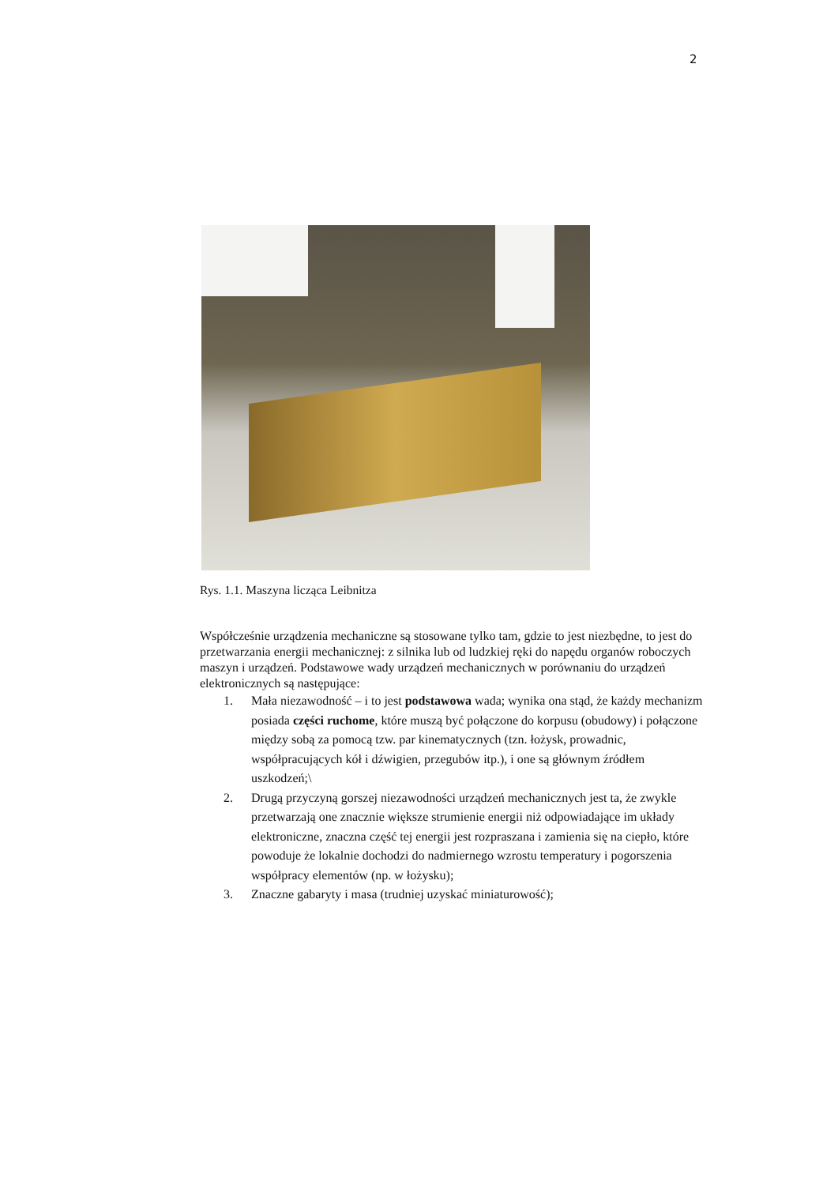2
Rys. 1.1. Maszyna licząca Leibnitza
Współcześnie urządzenia mechaniczne są stosowane tylko tam, gdzie to jest niezbędne, to jest do przetwarzania energii mechanicznej: z silnika lub od ludzkiej ręki do napędu organów roboczych maszyn i urządzeń. Podstawowe wady urządzeń mechanicznych w porównaniu do urządzeń elektronicznych są następujące:
1. Mała niezawodność – i to jest podstawowa wada; wynika ona stąd, że każdy mechanizm posiada części ruchome, które muszą być połączone do korpusu (obudowy) i połączone między sobą za pomocą tzw. par kinematycznych (tzn. łożysk, prowadnic, współpracujących kół i dźwigien, przegubów itp.), i one są głównym źródłem uszkodzeń;\
2. Drugą przyczyną gorszej niezawodności urządzeń mechanicznych jest ta, że zwykle przetwarzają one znacznie większe strumienie energii niż odpowiadające im układy elektroniczne, znaczna część tej energii jest rozpraszana i zamienia się na ciepło, które powoduje że lokalnie dochodzi do nadmiernego wzrostu temperatury i pogorszenia współpracy elementów (np. w łożysku);
3. Znaczne gabaryty i masa (trudniej uzyskać miniaturowość);